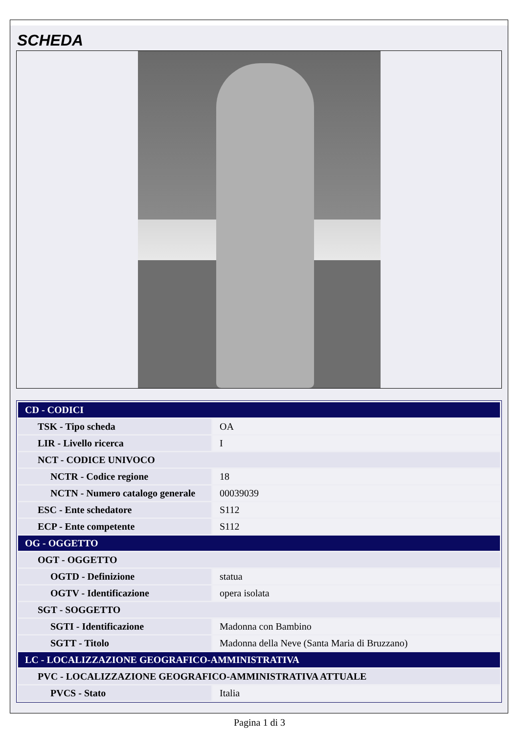SCHEDA
| CD - CODICI | |
| TSK - Tipo scheda | OA |
| LIR - Livello ricerca | I |
| NCT - CODICE UNIVOCO | |
| NCTR - Codice regione | 18 |
| NCTN - Numero catalogo generale | 00039039 |
| ESC - Ente schedatore | S112 |
| ECP - Ente competente | S112 |
| OG - OGGETTO | |
| OGT - OGGETTO | |
| OGTD - Definizione | statua |
| OGTV - Identificazione | opera isolata |
| SGT - SOGGETTO | |
| SGTI - Identificazione | Madonna con Bambino |
| SGTT - Titolo | Madonna della Neve (Santa Maria di Bruzzano) |
| LC - LOCALIZZAZIONE GEOGRAFICO-AMMINISTRATIVA | |
| PVC - LOCALIZZAZIONE GEOGRAFICO-AMMINISTRATIVA ATTUALE | |
| PVCS - Stato | Italia |
Pagina 1 di 3